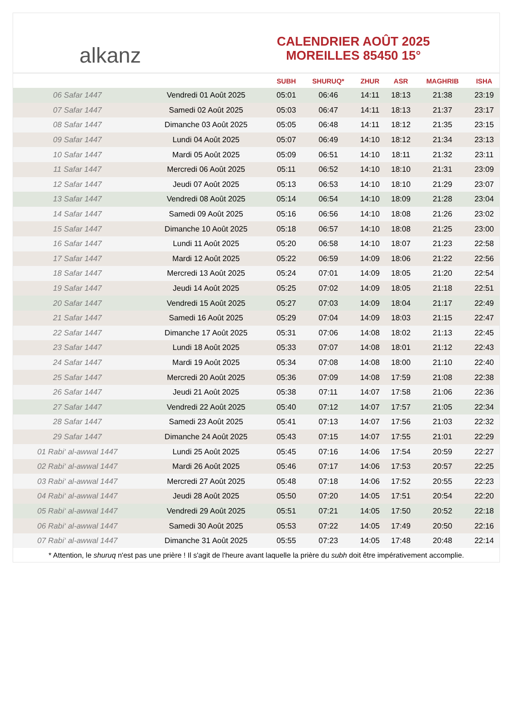alkanz
CALENDRIER AOÛT 2025
MOREILLES 85450 15°
| | | SUBH | SHURUQ* | ZHUR | ASR | MAGHRIB | ISHA |
| --- | --- | --- | --- | --- | --- | --- | --- |
| 06 Safar 1447 | Vendredi 01 Août 2025 | 05:01 | 06:46 | 14:11 | 18:13 | 21:38 | 23:19 |
| 07 Safar 1447 | Samedi 02 Août 2025 | 05:03 | 06:47 | 14:11 | 18:13 | 21:37 | 23:17 |
| 08 Safar 1447 | Dimanche 03 Août 2025 | 05:05 | 06:48 | 14:11 | 18:12 | 21:35 | 23:15 |
| 09 Safar 1447 | Lundi 04 Août 2025 | 05:07 | 06:49 | 14:10 | 18:12 | 21:34 | 23:13 |
| 10 Safar 1447 | Mardi 05 Août 2025 | 05:09 | 06:51 | 14:10 | 18:11 | 21:32 | 23:11 |
| 11 Safar 1447 | Mercredi 06 Août 2025 | 05:11 | 06:52 | 14:10 | 18:10 | 21:31 | 23:09 |
| 12 Safar 1447 | Jeudi 07 Août 2025 | 05:13 | 06:53 | 14:10 | 18:10 | 21:29 | 23:07 |
| 13 Safar 1447 | Vendredi 08 Août 2025 | 05:14 | 06:54 | 14:10 | 18:09 | 21:28 | 23:04 |
| 14 Safar 1447 | Samedi 09 Août 2025 | 05:16 | 06:56 | 14:10 | 18:08 | 21:26 | 23:02 |
| 15 Safar 1447 | Dimanche 10 Août 2025 | 05:18 | 06:57 | 14:10 | 18:08 | 21:25 | 23:00 |
| 16 Safar 1447 | Lundi 11 Août 2025 | 05:20 | 06:58 | 14:10 | 18:07 | 21:23 | 22:58 |
| 17 Safar 1447 | Mardi 12 Août 2025 | 05:22 | 06:59 | 14:09 | 18:06 | 21:22 | 22:56 |
| 18 Safar 1447 | Mercredi 13 Août 2025 | 05:24 | 07:01 | 14:09 | 18:05 | 21:20 | 22:54 |
| 19 Safar 1447 | Jeudi 14 Août 2025 | 05:25 | 07:02 | 14:09 | 18:05 | 21:18 | 22:51 |
| 20 Safar 1447 | Vendredi 15 Août 2025 | 05:27 | 07:03 | 14:09 | 18:04 | 21:17 | 22:49 |
| 21 Safar 1447 | Samedi 16 Août 2025 | 05:29 | 07:04 | 14:09 | 18:03 | 21:15 | 22:47 |
| 22 Safar 1447 | Dimanche 17 Août 2025 | 05:31 | 07:06 | 14:08 | 18:02 | 21:13 | 22:45 |
| 23 Safar 1447 | Lundi 18 Août 2025 | 05:33 | 07:07 | 14:08 | 18:01 | 21:12 | 22:43 |
| 24 Safar 1447 | Mardi 19 Août 2025 | 05:34 | 07:08 | 14:08 | 18:00 | 21:10 | 22:40 |
| 25 Safar 1447 | Mercredi 20 Août 2025 | 05:36 | 07:09 | 14:08 | 17:59 | 21:08 | 22:38 |
| 26 Safar 1447 | Jeudi 21 Août 2025 | 05:38 | 07:11 | 14:07 | 17:58 | 21:06 | 22:36 |
| 27 Safar 1447 | Vendredi 22 Août 2025 | 05:40 | 07:12 | 14:07 | 17:57 | 21:05 | 22:34 |
| 28 Safar 1447 | Samedi 23 Août 2025 | 05:41 | 07:13 | 14:07 | 17:56 | 21:03 | 22:32 |
| 29 Safar 1447 | Dimanche 24 Août 2025 | 05:43 | 07:15 | 14:07 | 17:55 | 21:01 | 22:29 |
| 01 Rabi‘ al-awwal 1447 | Lundi 25 Août 2025 | 05:45 | 07:16 | 14:06 | 17:54 | 20:59 | 22:27 |
| 02 Rabi‘ al-awwal 1447 | Mardi 26 Août 2025 | 05:46 | 07:17 | 14:06 | 17:53 | 20:57 | 22:25 |
| 03 Rabi‘ al-awwal 1447 | Mercredi 27 Août 2025 | 05:48 | 07:18 | 14:06 | 17:52 | 20:55 | 22:23 |
| 04 Rabi‘ al-awwal 1447 | Jeudi 28 Août 2025 | 05:50 | 07:20 | 14:05 | 17:51 | 20:54 | 22:20 |
| 05 Rabi‘ al-awwal 1447 | Vendredi 29 Août 2025 | 05:51 | 07:21 | 14:05 | 17:50 | 20:52 | 22:18 |
| 06 Rabi‘ al-awwal 1447 | Samedi 30 Août 2025 | 05:53 | 07:22 | 14:05 | 17:49 | 20:50 | 22:16 |
| 07 Rabi‘ al-awwal 1447 | Dimanche 31 Août 2025 | 05:55 | 07:23 | 14:05 | 17:48 | 20:48 | 22:14 |
* Attention, le shuruq n'est pas une prière ! Il s'agit de l'heure avant laquelle la prière du subh doit être impérativement accomplie.